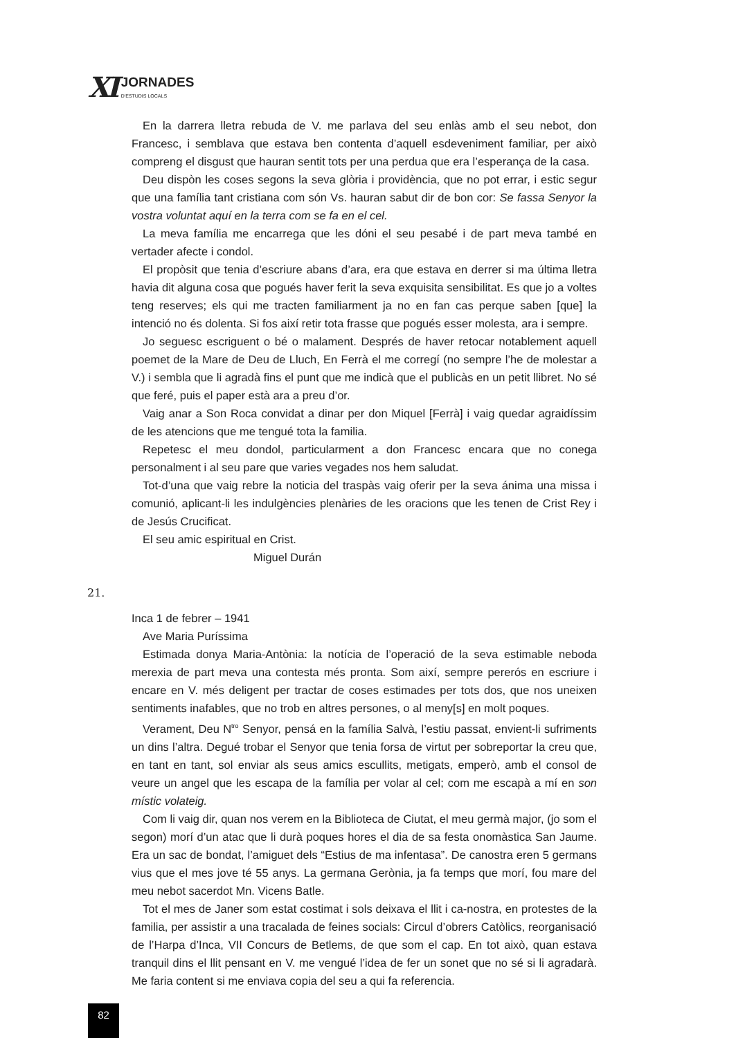XI
JORNADES
D'ESTUDIS LOCALS
En la darrera lletra rebuda de V. me parlava del seu enlàs amb el seu nebot, don Francesc, i semblava que estava ben contenta d’aquell esdeveniment familiar, per això compreng el disgust que hauran sentit tots per una perdua que era l’esperança de la casa.
Deu dispòn les coses segons la seva glòria i providència, que no pot errar, i estic segur que una família tant cristiana com són Vs. hauran sabut dir de bon cor: Se fassa Senyor la vostra voluntat aquí en la terra com se fa en el cel.
La meva família me encarrega que les dóni el seu pesabé i de part meva també en vertader afecte i condol.
El propòsit que tenia d’escriure abans d’ara, era que estava en derrer si ma última lletra havia dit alguna cosa que pogués haver ferit la seva exquisita sensibilitat. Es que jo a voltes teng reserves; els qui me tracten familiarment ja no en fan cas perque saben [que] la intenció no és dolenta. Si fos així retir tota frasse que pogués esser molesta, ara i sempre.
Jo seguesc escriguent o bé o malament. Després de haver retocar notablement aquell poemet de la Mare de Deu de Lluch, En Ferrà el me corregí (no sempre l’he de molestar a V.) i sembla que li agradà fins el punt que me indicà que el publicàs en un petit llibret. No sé que feré, puis el paper està ara a preu d’or.
Vaig anar a Son Roca convidat a dinar per don Miquel [Ferrà] i vaig quedar agraidíssim de les atencions que me tengué tota la familia.
Repetesc el meu dondol, particularment a don Francesc encara que no conega personalment i al seu pare que varies vegades nos hem saludat.
Tot-d’una que vaig rebre la noticia del traspàs vaig oferir per la seva ánima una missa i comunió, aplicant-li les indulgències plenàries de les oracions que les tenen de Crist Rey i de Jesús Crucificat.
El seu amic espiritual en Crist.
Miguel Durán
21.
Inca 1 de febrer – 1941
Ave Maria Puríssima
Estimada donya Maria-Antònia: la notícia de l’operació de la seva estimable neboda merexia de part meva una contesta més pronta. Som així, sempre pererós en escriure i encare en V. més deligent per tractar de coses estimades per tots dos, que nos uneixen sentiments inafables, que no trob en altres persones, o al meny[s] en molt poques.
Verament, Deu N<sup>tro</sup> Senyor, pensá en la família Salvà, l’estiu passat, envient-li sufriments un dins l’altra. Degué trobar el Senyor que tenia forsa de virtut per sobreportar la creu que, en tant en tant, sol enviar als seus amics escullits, metigats, emperò, amb el consol de veure un angel que les escapa de la família per volar al cel; com me escapà a mí en son místic volateig.
Com li vaig dir, quan nos verem en la Biblioteca de Ciutat, el meu germà major, (jo som el segon) morí d’un atac que li durà poques hores el dia de sa festa onomàstica San Jaume. Era un sac de bondat, l’amiguet dels “Estius de ma infentasa”. De canostra eren 5 germans vius que el mes jove té 55 anys. La germana Gerònia, ja fa temps que morí, fou mare del meu nebot sacerdot Mn. Vicens Batle.
Tot el mes de Janer som estat costimat i sols deixava el llit i ca-nostra, en protestes de la familia, per assistir a una tracalada de feines socials: Circul d’obrers Catòlics, reorganisació de l’Harpa d’Inca, VII Concurs de Betlems, de que som el cap. En tot això, quan estava tranquil dins el llit pensant en V. me vengué l’idea de fer un sonet que no sé si li agradarà. Me faria content si me enviava copia del seu a qui fa referencia.
82